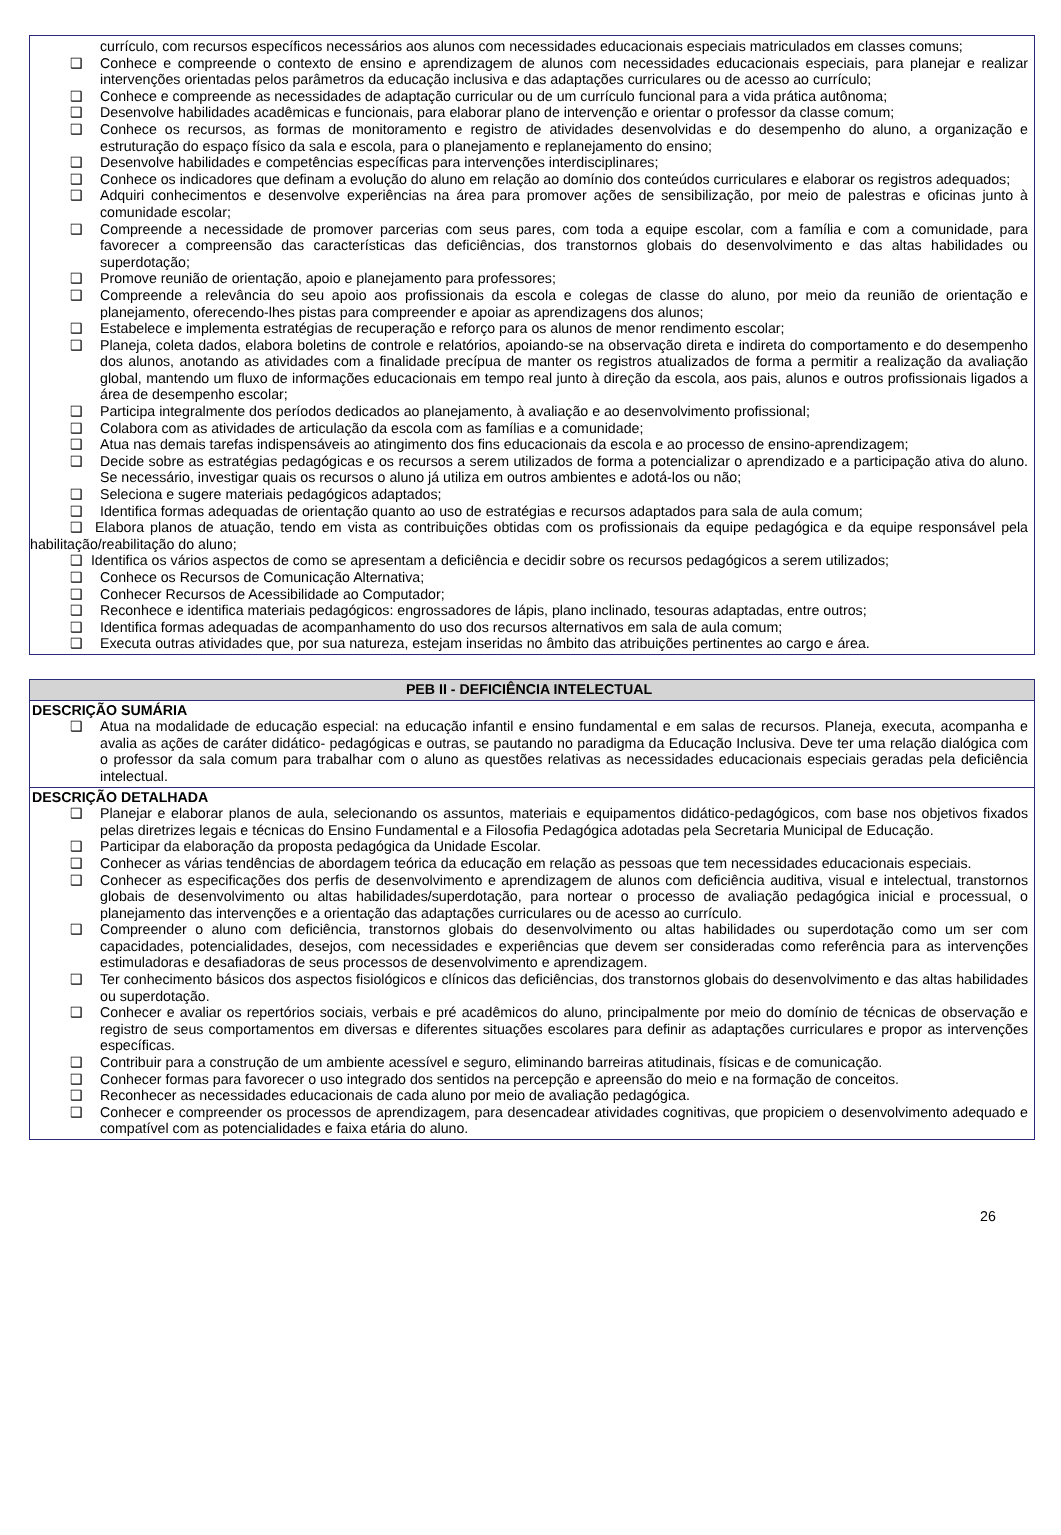currículo, com recursos específicos necessários aos alunos com necessidades educacionais especiais matriculados em classes comuns;
❑ Conhece e compreende o contexto de ensino e aprendizagem de alunos com necessidades educacionais especiais, para planejar e realizar intervenções orientadas pelos parâmetros da educação inclusiva e das adaptações curriculares ou de acesso ao currículo;
❑ Conhece e compreende as necessidades de adaptação curricular ou de um currículo funcional para a vida prática autônoma;
❑ Desenvolve habilidades acadêmicas e funcionais, para elaborar plano de intervenção e orientar o professor da classe comum;
❑ Conhece os recursos, as formas de monitoramento e registro de atividades desenvolvidas e do desempenho do aluno, a organização e estruturação do espaço físico da sala e escola, para o planejamento e replanejamento do ensino;
❑ Desenvolve habilidades e competências específicas para intervenções interdisciplinares;
❑ Conhece os indicadores que definam a evolução do aluno em relação ao domínio dos conteúdos curriculares e elaborar os registros adequados;
❑ Adquiri conhecimentos e desenvolve experiências na área para promover ações de sensibilização, por meio de palestras e oficinas junto à comunidade escolar;
❑ Compreende a necessidade de promover parcerias com seus pares, com toda a equipe escolar, com a família e com a comunidade, para favorecer a compreensão das características das deficiências, dos transtornos globais do desenvolvimento e das altas habilidades ou superdotação;
❑ Promove reunião de orientação, apoio e planejamento para professores;
❑ Compreende a relevância do seu apoio aos profissionais da escola e colegas de classe do aluno, por meio da reunião de orientação e planejamento, oferecendo-lhes pistas para compreender e apoiar as aprendizagens dos alunos;
❑ Estabelece e implementa estratégias de recuperação e reforço para os alunos de menor rendimento escolar;
❑ Planeja, coleta dados, elabora boletins de controle e relatórios, apoiando-se na observação direta e indireta do comportamento e do desempenho dos alunos, anotando as atividades com a finalidade precípua de manter os registros atualizados de forma a permitir a realização da avaliação global, mantendo um fluxo de informações educacionais em tempo real junto à direção da escola, aos pais, alunos e outros profissionais ligados a área de desempenho escolar;
❑ Participa integralmente dos períodos dedicados ao planejamento, à avaliação e ao desenvolvimento profissional;
❑ Colabora com as atividades de articulação da escola com as famílias e a comunidade;
❑ Atua nas demais tarefas indispensáveis ao atingimento dos fins educacionais da escola e ao processo de ensino-aprendizagem;
❑ Decide sobre as estratégias pedagógicas e os recursos a serem utilizados de forma a potencializar o aprendizado e a participação ativa do aluno. Se necessário, investigar quais os recursos o aluno já utiliza em outros ambientes e adotá-los ou não;
❑ Seleciona e sugere materiais pedagógicos adaptados;
❑ Identifica formas adequadas de orientação quanto ao uso de estratégias e recursos adaptados para sala de aula comum;
❑ Elabora planos de atuação, tendo em vista as contribuições obtidas com os profissionais da equipe pedagógica e da equipe responsável pela habilitação/reabilitação do aluno;
❑ Identifica os vários aspectos de como se apresentam a deficiência e decidir sobre os recursos pedagógicos a serem utilizados;
❑ Conhece os Recursos de Comunicação Alternativa;
❑ Conhecer Recursos de Acessibilidade ao Computador;
❑ Reconhece e identifica materiais pedagógicos: engrossadores de lápis, plano inclinado, tesouras adaptadas, entre outros;
❑ Identifica formas adequadas de acompanhamento do uso dos recursos alternativos em sala de aula comum;
❑ Executa outras atividades que, por sua natureza, estejam inseridas no âmbito das atribuições pertinentes ao cargo e área.
| PEB II - DEFICIÊNCIA INTELECTUAL |
| --- |
| DESCRIÇÃO SUMÁRIA ❑ Atua na modalidade de educação especial: na educação infantil e ensino fundamental e em salas de recursos. Planeja, executa, acompanha e avalia as ações de caráter didático- pedagógicas e outras, se pautando no paradigma da Educação Inclusiva. Deve ter uma relação dialógica com o professor da sala comum para trabalhar com o aluno as questões relativas as necessidades educacionais especiais geradas pela deficiência intelectual. |
| DESCRIÇÃO DETALHADA ❑ Planejar e elaborar planos de aula, selecionando os assuntos, materiais e equipamentos didático-pedagógicos, com base nos objetivos fixados pelas diretrizes legais e técnicas do Ensino Fundamental e a Filosofia Pedagógica adotadas pela Secretaria Municipal de Educação. ❑ Participar da elaboração da proposta pedagógica da Unidade Escolar. ❑ Conhecer as várias tendências de abordagem teórica da educação em relação as pessoas que tem necessidades educacionais especiais. ❑ Conhecer as especificações dos perfis de desenvolvimento e aprendizagem de alunos com deficiência auditiva, visual e intelectual, transtornos globais de desenvolvimento ou altas habilidades/superdotação, para nortear o processo de avaliação pedagógica inicial e processual, o planejamento das intervenções e a orientação das adaptações curriculares ou de acesso ao currículo. ❑ Compreender o aluno com deficiência, transtornos globais do desenvolvimento ou altas habilidades ou superdotação como um ser com capacidades, potencialidades, desejos, com necessidades e experiências que devem ser consideradas como referência para as intervenções estimuladoras e desafiadoras de seus processos de desenvolvimento e aprendizagem. ❑ Ter conhecimento básicos dos aspectos fisiológicos e clínicos das deficiências, dos transtornos globais do desenvolvimento e das altas habilidades ou superdotação. ❑ Conhecer e avaliar os repertórios sociais, verbais e pré acadêmicos do aluno, principalmente por meio do domínio de técnicas de observação e registro de seus comportamentos em diversas e diferentes situações escolares para definir as adaptações curriculares e propor as intervenções específicas. ❑ Contribuir para a construção de um ambiente acessível e seguro, eliminando barreiras atitudinais, físicas e de comunicação. ❑ Conhecer formas para favorecer o uso integrado dos sentidos na percepção e apreensão do meio e na formação de conceitos. ❑ Reconhecer as necessidades educacionais de cada aluno por meio de avaliação pedagógica. ❑ Conhecer e compreender os processos de aprendizagem, para desencadear atividades cognitivas, que propiciem o desenvolvimento adequado e compatível com as potencialidades e faixa etária do aluno. |
26